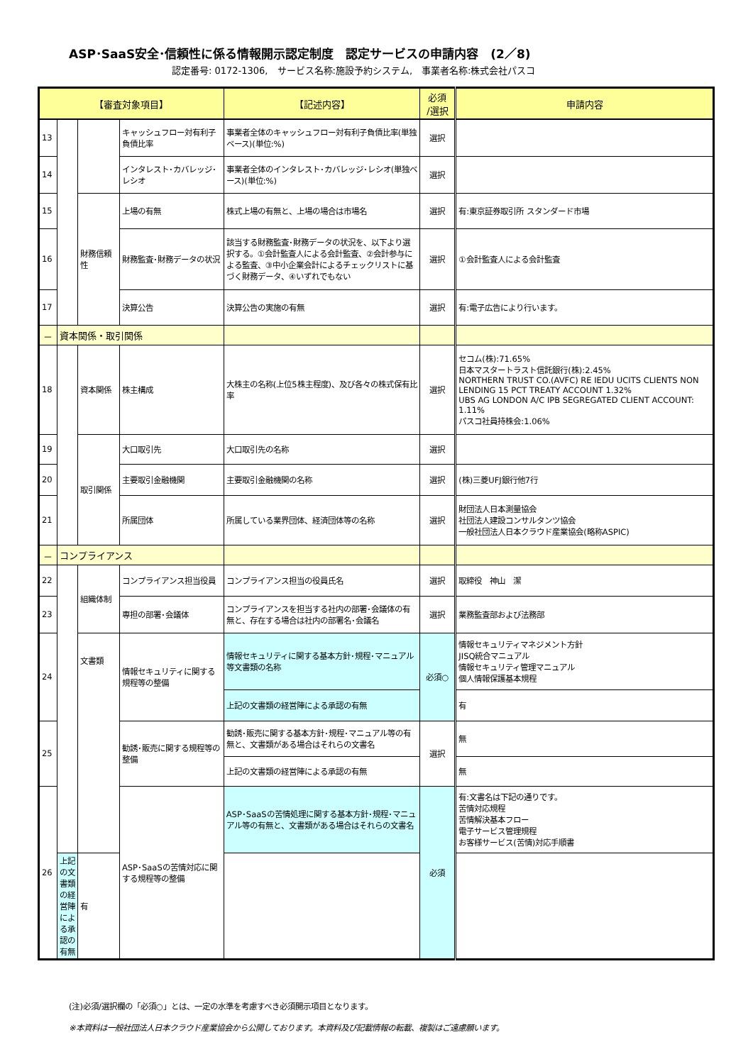ASP･SaaS安全･信頼性に係る情報開示認定制度　認定サービスの申請内容　(2／8)
認定番号: 0172-1306,　サービス名称:施設予約システム,　事業者名称:株式会社パスコ
| 【審査対象項目】 | | | | 【記述内容】 | 必須 /選択 | 申請内容 |
| --- | --- | --- | --- | --- | --- | --- |
| 13 | | | キャッシュフロー対有利子負債比率 | 事業者全体のキャッシュフロー対有利子負債比率(単独ベース)(単位:%) | 選択 | |
| 14 | | | インタレスト･カバレッジ･レシオ | 事業者全体のインタレスト･カバレッジ･レシオ(単独ベース)(単位:%) | 選択 | |
| 15 | | 財務信頼性 | 上場の有無 | 株式上場の有無と、上場の場合は市場名 | 選択 | 有:東京証券取引所 スタンダード市場 |
| 16 | | | 財務監査･財務データの状況 | 該当する財務監査･財務データの状況を、以下より選択する。①会計監査人による会計監査、②会計参与による監査、③中小企業会計によるチェックリストに基づく財務データ、④いずれでもない | 選択 | ①会計監査人による会計監査 |
| 17 | | | 決算公告 | 決算公告の実施の有無 | 選択 | 有:電子広告により行います。 |
| － | 資本関係・取引関係 | | | | | |
| 18 | | 資本関係 | 株主構成 | 大株主の名称(上位5株主程度)、及び各々の株式保有比率 | 選択 | セコム(株):71.65% 日本マスタートラスト信託銀行(株):2.45% NORTHERN TRUST CO.(AVFC) RE IEDU UCITS CLIENTS NON LENDING 15 PCT TREATY ACCOUNT 1.32% UBS AG LONDON A/C IPB SEGREGATED CLIENT ACCOUNT: 1.11% パスコ社員持株会:1.06% |
| 19 | | 取引関係 | 大口取引先 | 大口取引先の名称 | 選択 | |
| 20 | | | 主要取引金融機関 | 主要取引金融機関の名称 | 選択 | (株)三菱UFJ銀行他7行 |
| 21 | | | 所属団体 | 所属している業界団体、経済団体等の名称 | 選択 | 財団法人日本測量協会 社団法人建設コンサルタンツ協会 一般社団法人日本クラウド産業協会(略称ASPIC) |
| － | コンプライアンス | | | | | |
| 22 | | 組織体制 | コンプライアンス担当役員 | コンプライアンス担当の役員氏名 | 選択 | 取締役 神山 潔 |
| 23 | | | 専担の部署･会議体 | コンプライアンスを担当する社内の部署･会議体の有無と、存在する場合は社内の部署名･会議名 | 選択 | 業務監査部および法務部 |
| 24 | | 文書類 | 情報セキュリティに関する規程等の整備 | 情報セキュリティに関する基本方針･規程･マニュアル等文書類の名称 | 必須○ | 情報セキュリティマネジメント方針 JISQ統合マニュアル 情報セキュリティ管理マニュアル 個人情報保護基本規程 |
| | | | | 上記の文書類の経営陣による承認の有無 | | 有 |
| 25 | | | 勧誘･販売に関する規程等の整備 | 勧誘･販売に関する基本方針･規程･マニュアル等の有無と、文書類がある場合はそれらの文書名 | 選択 | 無 |
| | | | | 上記の文書類の経営陣による承認の有無 | | 無 |
| 26 | | | ASP･SaaSの苦情対応に関する規程等の整備 | ASP･SaaSの苦情処理に関する基本方針･規程･マニュアル等の有無と、文書類がある場合はそれらの文書名 | 必須 | 有:文書名は下記の通りです。 苦情対応規程 苦情解決基本フロー 電子サービス管理規程 お客様サービス(苦情)対応手順書 |
| | 上記の文書類の経営陣による承認の有無 | 有 | | | | |
(注)必須/選択欄の「必須○」とは、一定の水準を考慮すべき必須開示項目となります。
※本資料は一般社団法人日本クラウド産業協会から公開しております。本資料及び記載情報の転載、複製はご遠慮願います。